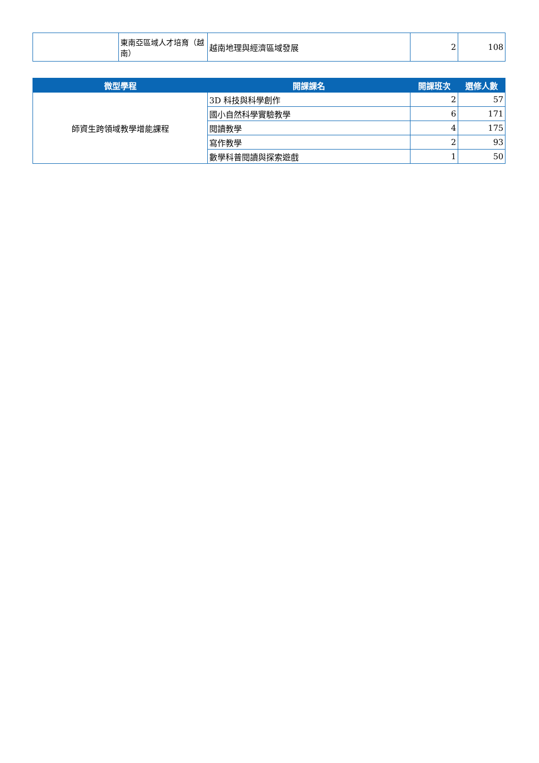| | 東南亞區域人才培育（越南） | 越南地理與經濟區域發展 | 2 | 108 |
| 微型學程 | 開課課名 | 開課班次 | 選修人數 |
| --- | --- | --- | --- |
| 師資生跨領域教學增能課程 | 3D 科技與科學創作 | 2 | 57 |
| | 國小自然科學實驗教學 | 6 | 171 |
| | 閱讀教學 | 4 | 175 |
| | 寫作教學 | 2 | 93 |
| | 數學科普閱讀與探索遊戲 | 1 | 50 |